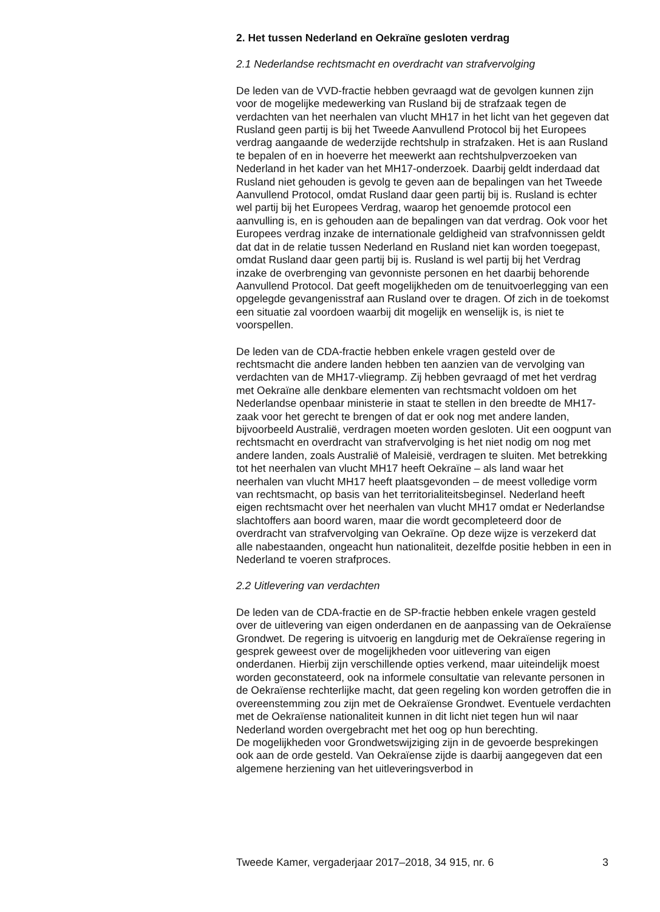2. Het tussen Nederland en Oekraïne gesloten verdrag
2.1 Nederlandse rechtsmacht en overdracht van strafvervolging
De leden van de VVD-fractie hebben gevraagd wat de gevolgen kunnen zijn voor de mogelijke medewerking van Rusland bij de strafzaak tegen de verdachten van het neerhalen van vlucht MH17 in het licht van het gegeven dat Rusland geen partij is bij het Tweede Aanvullend Protocol bij het Europees verdrag aangaande de wederzijde rechtshulp in strafzaken. Het is aan Rusland te bepalen of en in hoeverre het meewerkt aan rechtshulpverzoeken van Nederland in het kader van het MH17-onderzoek. Daarbij geldt inderdaad dat Rusland niet gehouden is gevolg te geven aan de bepalingen van het Tweede Aanvullend Protocol, omdat Rusland daar geen partij bij is. Rusland is echter wel partij bij het Europees Verdrag, waarop het genoemde protocol een aanvulling is, en is gehouden aan de bepalingen van dat verdrag. Ook voor het Europees verdrag inzake de internationale geldigheid van strafvonnissen geldt dat dat in de relatie tussen Nederland en Rusland niet kan worden toegepast, omdat Rusland daar geen partij bij is. Rusland is wel partij bij het Verdrag inzake de overbrenging van gevonniste personen en het daarbij behorende Aanvullend Protocol. Dat geeft mogelijkheden om de tenuitvoerlegging van een opgelegde gevangenisstraf aan Rusland over te dragen. Of zich in de toekomst een situatie zal voordoen waarbij dit mogelijk en wenselijk is, is niet te voorspellen.
De leden van de CDA-fractie hebben enkele vragen gesteld over de rechtsmacht die andere landen hebben ten aanzien van de vervolging van verdachten van de MH17-vliegramp. Zij hebben gevraagd of met het verdrag met Oekraïne alle denkbare elementen van rechtsmacht voldoen om het Nederlandse openbaar ministerie in staat te stellen in den breedte de MH17-zaak voor het gerecht te brengen of dat er ook nog met andere landen, bijvoorbeeld Australië, verdragen moeten worden gesloten. Uit een oogpunt van rechtsmacht en overdracht van strafvervolging is het niet nodig om nog met andere landen, zoals Australië of Maleisië, verdragen te sluiten. Met betrekking tot het neerhalen van vlucht MH17 heeft Oekraïne – als land waar het neerhalen van vlucht MH17 heeft plaatsgevonden – de meest volledige vorm van rechtsmacht, op basis van het territorialiteitsbeginsel. Nederland heeft eigen rechtsmacht over het neerhalen van vlucht MH17 omdat er Nederlandse slachtoffers aan boord waren, maar die wordt gecompleteerd door de overdracht van strafvervolging van Oekraïne. Op deze wijze is verzekerd dat alle nabestaanden, ongeacht hun nationaliteit, dezelfde positie hebben in een in Nederland te voeren strafproces.
2.2 Uitlevering van verdachten
De leden van de CDA-fractie en de SP-fractie hebben enkele vragen gesteld over de uitlevering van eigen onderdanen en de aanpassing van de Oekraïense Grondwet. De regering is uitvoerig en langdurig met de Oekraïense regering in gesprek geweest over de mogelijkheden voor uitlevering van eigen onderdanen. Hierbij zijn verschillende opties verkend, maar uiteindelijk moest worden geconstateerd, ook na informele consultatie van relevante personen in de Oekraïense rechterlijke macht, dat geen regeling kon worden getroffen die in overeenstemming zou zijn met de Oekraïense Grondwet. Eventuele verdachten met de Oekraïense nationaliteit kunnen in dit licht niet tegen hun wil naar Nederland worden overgebracht met het oog op hun berechting.
De mogelijkheden voor Grondwetswijziging zijn in de gevoerde besprekingen ook aan de orde gesteld. Van Oekraïense zijde is daarbij aangegeven dat een algemene herziening van het uitleveringsverbod in
Tweede Kamer, vergaderjaar 2017–2018, 34 915, nr. 6 3